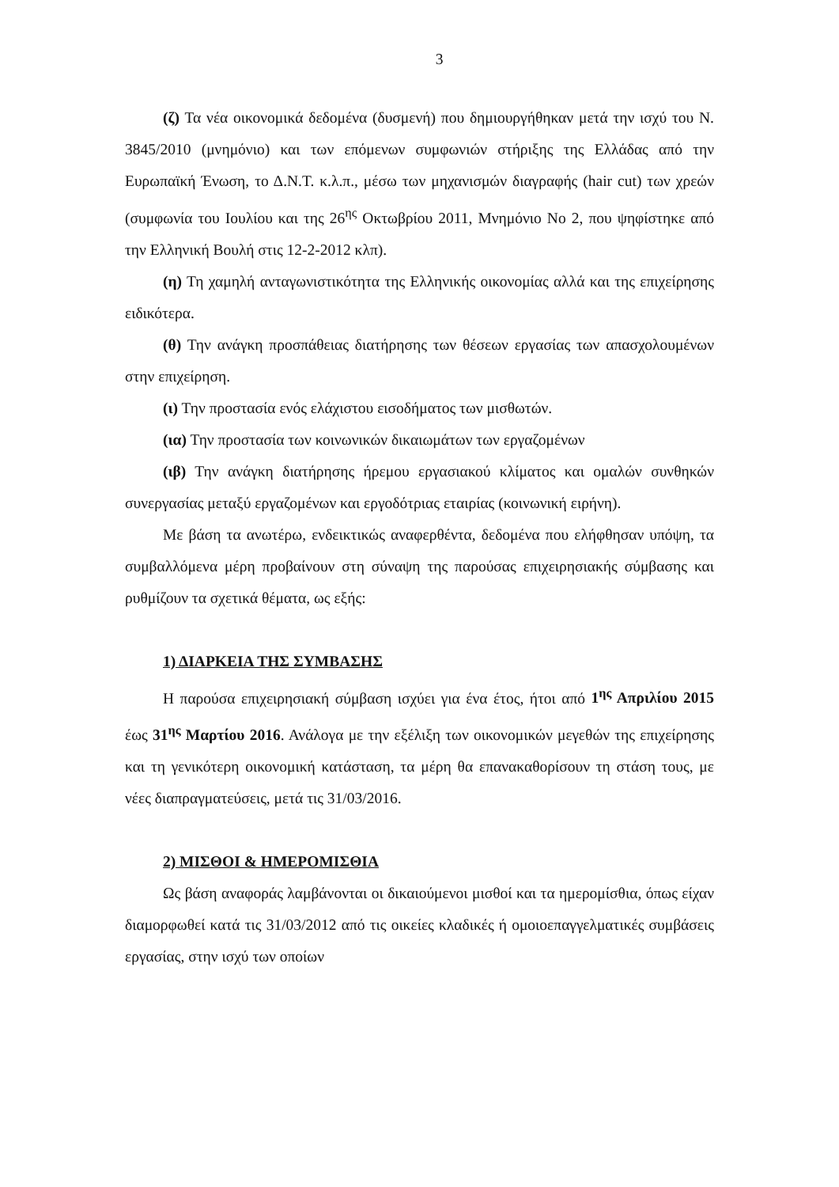3
(ζ) Τα νέα οικονομικά δεδομένα (δυσμενή) που δημιουργήθηκαν μετά την ισχύ του Ν. 3845/2010 (μνημόνιο) και των επόμενων συμφωνιών στήριξης της Ελλάδας από την Ευρωπαϊκή Ένωση, το Δ.Ν.Τ. κ.λ.π., μέσω των μηχανισμών διαγραφής (hair cut) των χρεών (συμφωνία του Ιουλίου και της 26<sup>ης</sup> Οκτωβρίου 2011, Μνημόνιο Νο 2, που ψηφίστηκε από την Ελληνική Βουλή στις 12-2-2012 κλπ).
(η) Τη χαμηλή ανταγωνιστικότητα της Ελληνικής οικονομίας αλλά και της επιχείρησης ειδικότερα.
(θ) Την ανάγκη προσπάθειας διατήρησης των θέσεων εργασίας των απασχολουμένων στην επιχείρηση.
(ι) Την προστασία ενός ελάχιστου εισοδήματος των μισθωτών.
(ια) Την προστασία των κοινωνικών δικαιωμάτων των εργαζομένων
(ιβ) Την ανάγκη διατήρησης ήρεμου εργασιακού κλίματος και ομαλών συνθηκών συνεργασίας μεταξύ εργαζομένων και εργοδότριας εταιρίας (κοινωνική ειρήνη).
Με βάση τα ανωτέρω, ενδεικτικώς αναφερθέντα, δεδομένα που ελήφθησαν υπόψη, τα συμβαλλόμενα μέρη προβαίνουν στη σύναψη της παρούσας επιχειρησιακής σύμβασης και ρυθμίζουν τα σχετικά θέματα, ως εξής:
1) ΔΙΑΡΚΕΙΑ ΤΗΣ ΣΥΜΒΑΣΗΣ
Η παρούσα επιχειρησιακή σύμβαση ισχύει για ένα έτος, ήτοι από 1<sup>ης</sup> Απριλίου 2015 έως 31<sup>ης</sup> Μαρτίου 2016. Ανάλογα με την εξέλιξη των οικονομικών μεγεθών της επιχείρησης και τη γενικότερη οικονομική κατάσταση, τα μέρη θα επανακαθορίσουν τη στάση τους, με νέες διαπραγματεύσεις, μετά τις 31/03/2016.
2) ΜΙΣΘΟΙ & ΗΜΕΡΟΜΙΣΘΙΑ
Ως βάση αναφοράς λαμβάνονται οι δικαιούμενοι μισθοί και τα ημερομίσθια, όπως είχαν διαμορφωθεί κατά τις 31/03/2012 από τις οικείες κλαδικές ή ομοιοεπαγγελματικές συμβάσεις εργασίας, στην ισχύ των οποίων